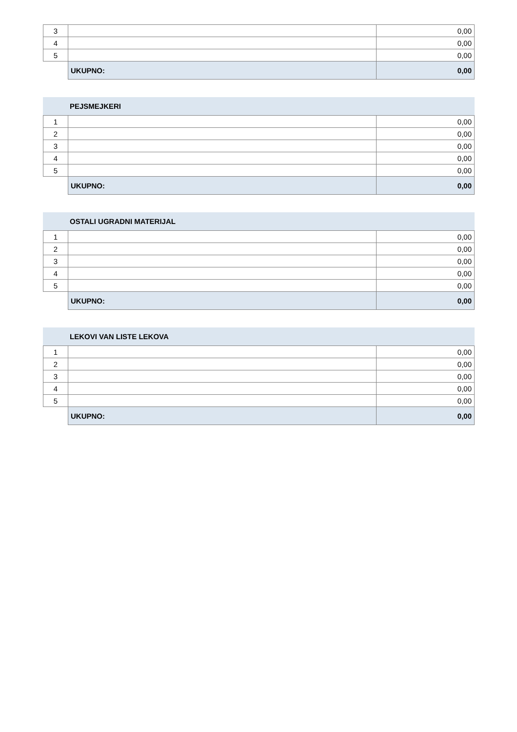| 3 | | 0,00 |
| 4 | | 0,00 |
| 5 | | 0,00 |
| | UKUPNO: | 0,00 |
PEJSMEJKERI
| 1 | | 0,00 |
| 2 | | 0,00 |
| 3 | | 0,00 |
| 4 | | 0,00 |
| 5 | | 0,00 |
| | UKUPNO: | 0,00 |
OSTALI UGRADNI MATERIJAL
| 1 | | 0,00 |
| 2 | | 0,00 |
| 3 | | 0,00 |
| 4 | | 0,00 |
| 5 | | 0,00 |
| | UKUPNO: | 0,00 |
LEKOVI VAN LISTE LEKOVA
| 1 | | 0,00 |
| 2 | | 0,00 |
| 3 | | 0,00 |
| 4 | | 0,00 |
| 5 | | 0,00 |
| | UKUPNO: | 0,00 |